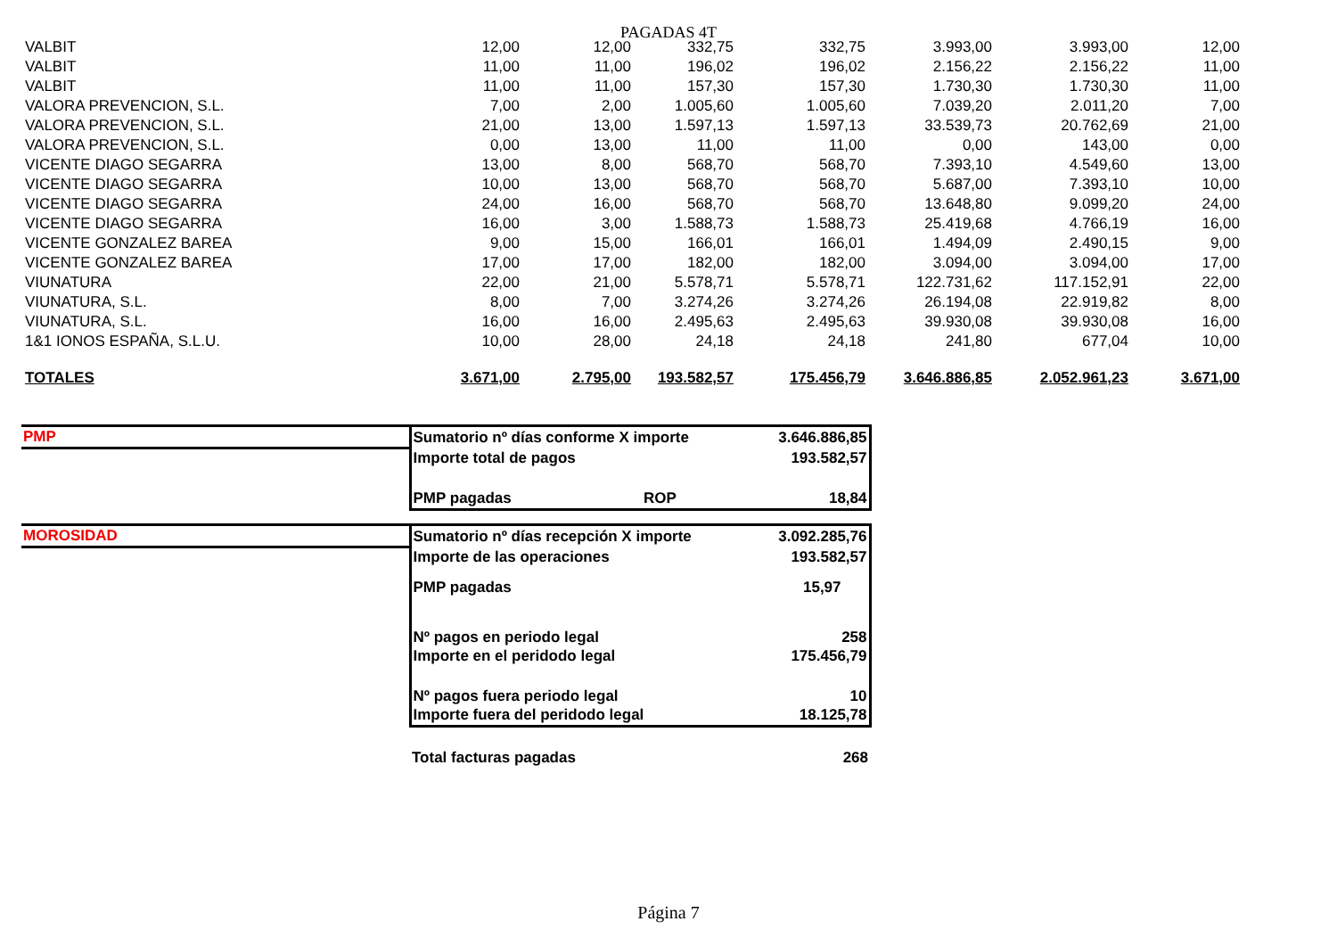PAGADAS 4T
| VALBIT | 12,00 | 12,00 | 332,75 | 332,75 | 3.993,00 | 3.993,00 | 12,00 |
| VALBIT | 11,00 | 11,00 | 196,02 | 196,02 | 2.156,22 | 2.156,22 | 11,00 |
| VALBIT | 11,00 | 11,00 | 157,30 | 157,30 | 1.730,30 | 1.730,30 | 11,00 |
| VALORA PREVENCION, S.L. | 7,00 | 2,00 | 1.005,60 | 1.005,60 | 7.039,20 | 2.011,20 | 7,00 |
| VALORA PREVENCION, S.L. | 21,00 | 13,00 | 1.597,13 | 1.597,13 | 33.539,73 | 20.762,69 | 21,00 |
| VALORA PREVENCION, S.L. | 0,00 | 13,00 | 11,00 | 11,00 | 0,00 | 143,00 | 0,00 |
| VICENTE DIAGO SEGARRA | 13,00 | 8,00 | 568,70 | 568,70 | 7.393,10 | 4.549,60 | 13,00 |
| VICENTE DIAGO SEGARRA | 10,00 | 13,00 | 568,70 | 568,70 | 5.687,00 | 7.393,10 | 10,00 |
| VICENTE DIAGO SEGARRA | 24,00 | 16,00 | 568,70 | 568,70 | 13.648,80 | 9.099,20 | 24,00 |
| VICENTE DIAGO SEGARRA | 16,00 | 3,00 | 1.588,73 | 1.588,73 | 25.419,68 | 4.766,19 | 16,00 |
| VICENTE GONZALEZ BAREA | 9,00 | 15,00 | 166,01 | 166,01 | 1.494,09 | 2.490,15 | 9,00 |
| VICENTE GONZALEZ BAREA | 17,00 | 17,00 | 182,00 | 182,00 | 3.094,00 | 3.094,00 | 17,00 |
| VIUNATURA | 22,00 | 21,00 | 5.578,71 | 5.578,71 | 122.731,62 | 117.152,91 | 22,00 |
| VIUNATURA, S.L. | 8,00 | 7,00 | 3.274,26 | 3.274,26 | 26.194,08 | 22.919,82 | 8,00 |
| VIUNATURA, S.L. | 16,00 | 16,00 | 2.495,63 | 2.495,63 | 39.930,08 | 39.930,08 | 16,00 |
| 1&1 IONOS ESPAÑA, S.L.U. | 10,00 | 28,00 | 24,18 | 24,18 | 241,80 | 677,04 | 10,00 |
| TOTALES | 3.671,00 | 2.795,00 | 193.582,57 | 175.456,79 | 3.646.886,85 | 2.052.961,23 | 3.671,00 |
| PMP | Sumatorio nº días conforme X importe | | 3.646.886,85 |
| | Importe total de pagos | | 193.582,57 |
| | PMP pagadas | ROP | 18,84 |
| MOROSIDAD | Sumatorio nº días recepción X importe | | 3.092.285,76 |
| | Importe de las operaciones | | 193.582,57 |
| | PMP pagadas | | 15,97 |
| | Nº pagos en periodo legal | | 258 |
| | Importe en el peridodo legal | | 175.456,79 |
| | Nº pagos fuera periodo legal | | 10 |
| | Importe fuera del peridodo legal | | 18.125,78 |
| | Total facturas pagadas | | 268 |
Página 7